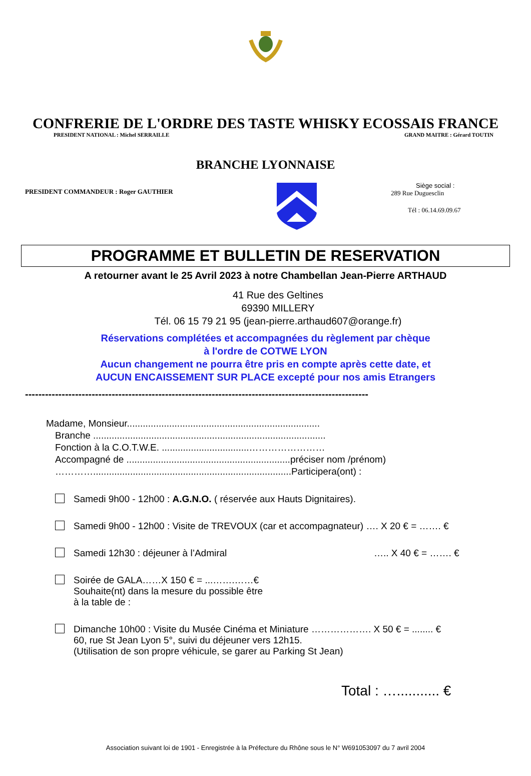CONFRERIE DE L'ORDRE DES TASTE WHISKY ECOSSAIS FRANCE
PRESIDENT NATIONAL : Michel SERRAILLE GRAND MAITRE : Gérard TOUTIN
BRANCHE LYONNAISE
PRESIDENT COMMANDEUR : Roger GAUTHIER
Siège social :
289 Rue Duguesclin
Tél : 06.14.69.09.67
PROGRAMME ET BULLETIN DE RESERVATION
A retourner avant le 25 Avril 2023 à notre Chambellan Jean-Pierre ARTHAUD
41 Rue des Geltines
69390 MILLERY
Tél. 06 15 79 21 95 (jean-pierre.arthaud607@orange.fr)
Réservations complétées et accompagnées du règlement par chèque
à l'ordre de COTWE LYON
Aucun changement ne pourra être pris en compte après cette date, et
AUCUN ENCAISSEMENT SUR PLACE excepté pour nos amis Etrangers
-------------------------------------------------------------------------------------------------------
Madame, Monsieur.........................................................................
Branche ........................................................................................
Fonction à la C.O.T.W.E. .................................……………………
Accompagné de ..............................................................préciser nom /prénom)
…………...........................................................................Participera(ont) :
Samedi 9h00 - 12h00 : A.G.N.O. ( réservée aux Hauts Dignitaires).
Samedi 9h00 - 12h00 : Visite de TREVOUX (car et accompagnateur) …. X 20 € = ……. €
Samedi 12h30 : déjeuner à l’Admiral ….. X 40 € = ……. €
Soirée de GALA……X 150 € = ...…….……€
Souhaite(nt) dans la mesure du possible être
à la table de :
Dimanche 10h00 : Visite du Musée Cinéma et Miniature ………………. X 50 € = ........ €
60, rue St Jean Lyon 5°, suivi du déjeuner vers 12h15.
(Utilisation de son propre véhicule, se garer au Parking St Jean)
Total : …........... €
Association suivant loi de 1901 - Enregistrée à la Préfecture du Rhône sous le N° W691053097 du 7 avril 2004